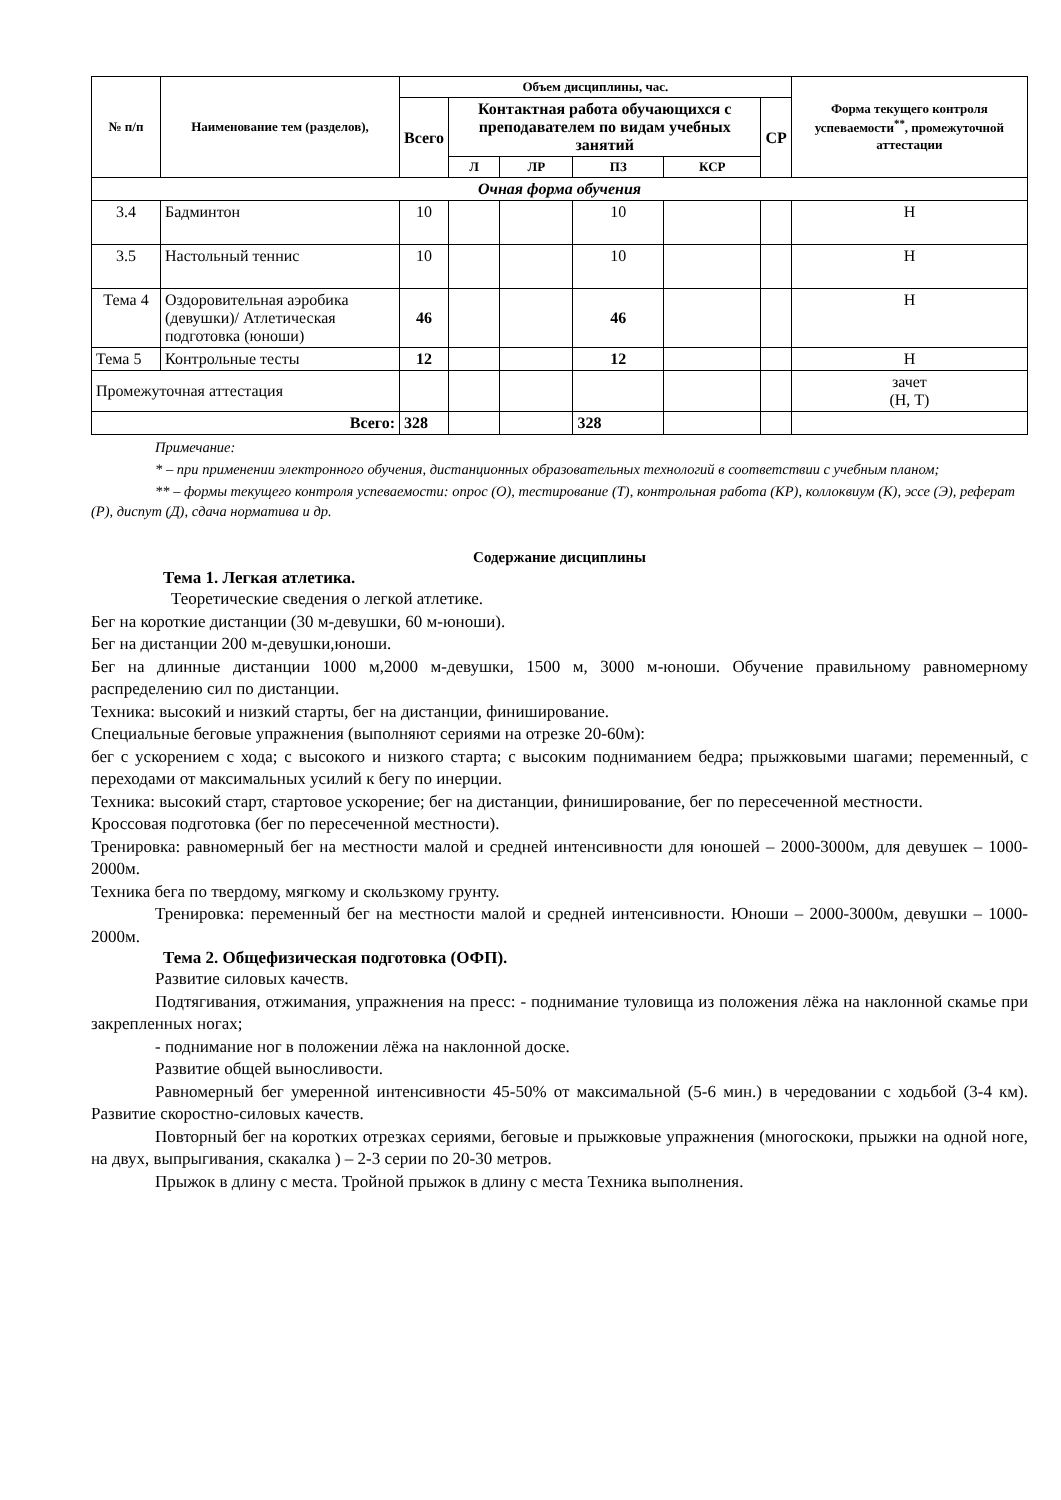| № п/п | Наименование тем (разделов), | Объем дисциплины, час. | | | | | | Форма текущего контроля успеваемости<sup>**</sup>, промежуточной аттестации |
| --- | --- | --- | --- | --- | --- | --- | --- | --- |
| | | Всего | Контактная работа обучающихся с преподавателем по видам учебных занятий | | | | СР | |
| | | | Л | ЛР | ПЗ | КСР | | |
| Очная форма обучения | | | | | | | | |
| 3.4 | Бадминтон | 10 | | | 10 | | | Н |
| 3.5 | Настольный теннис | 10 | | | 10 | | | Н |
| Тема 4 | Оздоровительная аэробика (девушки)/ Атлетическая подготовка (юноши) | 46 | | | 46 | | | Н |
| Тема 5 | Контрольные тесты | 12 | | | 12 | | | Н |
| Промежуточная аттестация | | | | | | | | зачет (Н, Т) |
| Всего: | | 328 | | | 328 | | | |
Примечание:
* – при применении электронного обучения, дистанционных образовательных технологий в соответствии с учебным планом;
** – формы текущего контроля успеваемости: опрос (О), тестирование (Т), контрольная работа (КР), коллоквиум (К), эссе (Э), реферат (Р), диспут (Д), сдача норматива и др.
Содержание дисциплины
Тема 1. Легкая атлетика.
Теоретические сведения о легкой атлетике.
Бег на короткие дистанции (30 м-девушки, 60 м-юноши).
Бег на дистанции 200 м-девушки,юноши.
Бег на длинные дистанции 1000 м,2000 м-девушки, 1500 м, 3000 м-юноши. Обучение правильному равномерному распределению сил по дистанции.
Техника: высокий и низкий старты, бег на дистанции, финиширование.
Специальные беговые упражнения (выполняют сериями на отрезке 20-60м):
бег с ускорением с хода; с высокого и низкого старта; с высоким подниманием бедра; прыжковыми шагами; переменный, с переходами от максимальных усилий к бегу по инерции.
Техника: высокий старт, стартовое ускорение; бег на дистанции, финиширование, бег по пересеченной местности.
Кроссовая подготовка (бег по пересеченной местности).
Тренировка: равномерный бег на местности малой и средней интенсивности для юношей – 2000-3000м, для девушек – 1000-2000м.
Техника бега по твердому, мягкому и скользкому грунту.
Тренировка: переменный бег на местности малой и средней интенсивности. Юноши – 2000-3000м, девушки – 1000-2000м.
Тема 2. Общефизическая подготовка (ОФП).
Развитие силовых качеств.
Подтягивания, отжимания, упражнения на пресс: - поднимание туловища из положения лёжа на наклонной скамье при закрепленных ногах;
- поднимание ног в положении лёжа на наклонной доске.
Развитие общей выносливости.
Равномерный бег умеренной интенсивности 45-50% от максимальной (5-6 мин.) в чередовании с ходьбой (3-4 км). Развитие скоростно-силовых качеств.
Повторный бег на коротких отрезках сериями, беговые и прыжковые упражнения (многоскоки, прыжки на одной ноге, на двух, выпрыгивания, скакалка ) – 2-3 серии по 20-30 метров.
Прыжок в длину с места. Тройной прыжок в длину с места Техника выполнения.